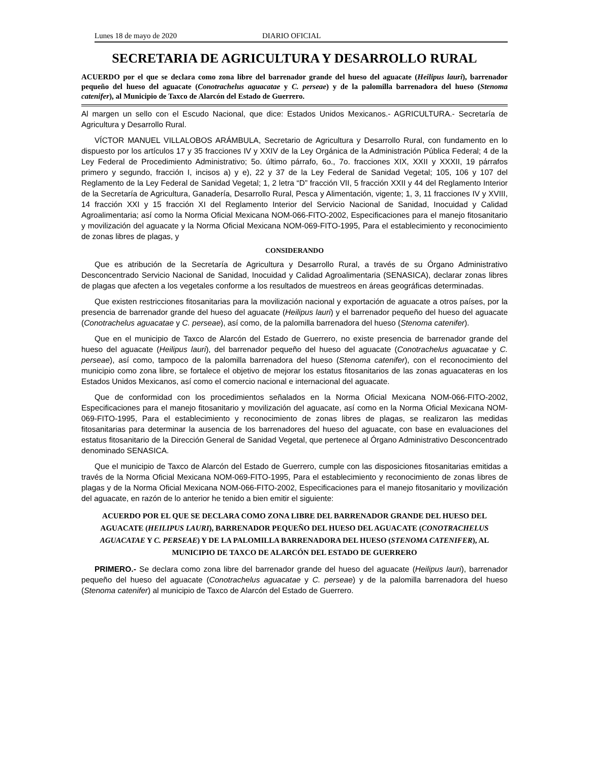Lunes 18 de mayo de 2020 DIARIO OFICIAL
SECRETARIA DE AGRICULTURA Y DESARROLLO RURAL
ACUERDO por el que se declara como zona libre del barrenador grande del hueso del aguacate (Heilipus lauri), barrenador pequeño del hueso del aguacate (Conotrachelus aguacatae y C. perseae) y de la palomilla barrenadora del hueso (Stenoma catenifer), al Municipio de Taxco de Alarcón del Estado de Guerrero.
Al margen un sello con el Escudo Nacional, que dice: Estados Unidos Mexicanos.- AGRICULTURA.- Secretaría de Agricultura y Desarrollo Rural.
VÍCTOR MANUEL VILLALOBOS ARÁMBULA, Secretario de Agricultura y Desarrollo Rural, con fundamento en lo dispuesto por los artículos 17 y 35 fracciones IV y XXIV de la Ley Orgánica de la Administración Pública Federal; 4 de la Ley Federal de Procedimiento Administrativo; 5o. último párrafo, 6o., 7o. fracciones XIX, XXII y XXXII, 19 párrafos primero y segundo, fracción I, incisos a) y e), 22 y 37 de la Ley Federal de Sanidad Vegetal; 105, 106 y 107 del Reglamento de la Ley Federal de Sanidad Vegetal; 1, 2 letra “D” fracción VII, 5 fracción XXII y 44 del Reglamento Interior de la Secretaría de Agricultura, Ganadería, Desarrollo Rural, Pesca y Alimentación, vigente; 1, 3, 11 fracciones IV y XVIII, 14 fracción XXI y 15 fracción XI del Reglamento Interior del Servicio Nacional de Sanidad, Inocuidad y Calidad Agroalimentaria; así como la Norma Oficial Mexicana NOM-066-FITO-2002, Especificaciones para el manejo fitosanitario y movilización del aguacate y la Norma Oficial Mexicana NOM-069-FITO-1995, Para el establecimiento y reconocimiento de zonas libres de plagas, y
CONSIDERANDO
Que es atribución de la Secretaría de Agricultura y Desarrollo Rural, a través de su Órgano Administrativo Desconcentrado Servicio Nacional de Sanidad, Inocuidad y Calidad Agroalimentaria (SENASICA), declarar zonas libres de plagas que afecten a los vegetales conforme a los resultados de muestreos en áreas geográficas determinadas.
Que existen restricciones fitosanitarias para la movilización nacional y exportación de aguacate a otros países, por la presencia de barrenador grande del hueso del aguacate (Heilipus lauri) y el barrenador pequeño del hueso del aguacate (Conotrachelus aguacatae y C. perseae), así como, de la palomilla barrenadora del hueso (Stenoma catenifer).
Que en el municipio de Taxco de Alarcón del Estado de Guerrero, no existe presencia de barrenador grande del hueso del aguacate (Heilipus lauri), del barrenador pequeño del hueso del aguacate (Conotrachelus aguacatae y C. perseae), así como, tampoco de la palomilla barrenadora del hueso (Stenoma catenifer), con el reconocimiento del municipio como zona libre, se fortalece el objetivo de mejorar los estatus fitosanitarios de las zonas aguacateras en los Estados Unidos Mexicanos, así como el comercio nacional e internacional del aguacate.
Que de conformidad con los procedimientos señalados en la Norma Oficial Mexicana NOM-066-FITO-2002, Especificaciones para el manejo fitosanitario y movilización del aguacate, así como en la Norma Oficial Mexicana NOM-069-FITO-1995, Para el establecimiento y reconocimiento de zonas libres de plagas, se realizaron las medidas fitosanitarias para determinar la ausencia de los barrenadores del hueso del aguacate, con base en evaluaciones del estatus fitosanitario de la Dirección General de Sanidad Vegetal, que pertenece al Órgano Administrativo Desconcentrado denominado SENASICA.
Que el municipio de Taxco de Alarcón del Estado de Guerrero, cumple con las disposiciones fitosanitarias emitidas a través de la Norma Oficial Mexicana NOM-069-FITO-1995, Para el establecimiento y reconocimiento de zonas libres de plagas y de la Norma Oficial Mexicana NOM-066-FITO-2002, Especificaciones para el manejo fitosanitario y movilización del aguacate, en razón de lo anterior he tenido a bien emitir el siguiente:
ACUERDO POR EL QUE SE DECLARA COMO ZONA LIBRE DEL BARRENADOR GRANDE DEL HUESO DEL AGUACATE (HEILIPUS LAURI), BARRENADOR PEQUEÑO DEL HUESO DEL AGUACATE (CONOTRACHELUS AGUACATAE Y C. PERSEAE) Y DE LA PALOMILLA BARRENADORA DEL HUESO (STENOMA CATENIFER), AL MUNICIPIO DE TAXCO DE ALARCÓN DEL ESTADO DE GUERRERO
PRIMERO.- Se declara como zona libre del barrenador grande del hueso del aguacate (Heilipus lauri), barrenador pequeño del hueso del aguacate (Conotrachelus aguacatae y C. perseae) y de la palomilla barrenadora del hueso (Stenoma catenifer) al municipio de Taxco de Alarcón del Estado de Guerrero.